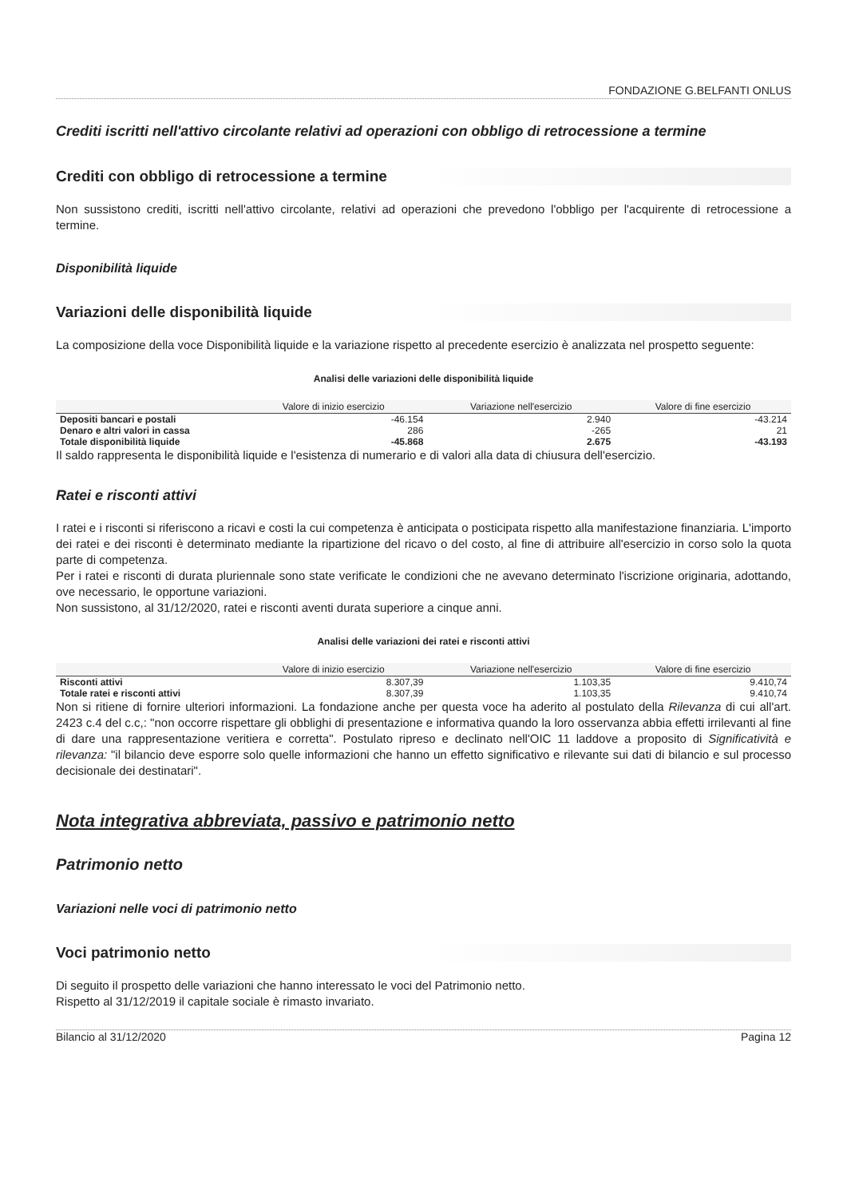FONDAZIONE G.BELFANTI ONLUS
Crediti iscritti nell'attivo circolante relativi ad operazioni con obbligo di retrocessione a termine
Crediti con obbligo di retrocessione a termine
Non sussistono crediti, iscritti nell'attivo circolante, relativi ad operazioni che prevedono l'obbligo per l'acquirente di retrocessione a termine.
Disponibilità liquide
Variazioni delle disponibilità liquide
La composizione della voce Disponibilità liquide e la variazione rispetto al precedente esercizio è analizzata nel prospetto seguente:
Analisi delle variazioni delle disponibilità liquide
| | Valore di inizio esercizio | Variazione nell'esercizio | Valore di fine esercizio |
| --- | --- | --- | --- |
| Depositi bancari e postali | -46.154 | 2.940 | -43.214 |
| Denaro e altri valori in cassa | 286 | -265 | 21 |
| Totale disponibilità liquide | -45.868 | 2.675 | -43.193 |
Il saldo rappresenta le disponibilità liquide e l'esistenza di numerario e di valori alla data di chiusura dell'esercizio.
Ratei e risconti attivi
I ratei e i risconti si riferiscono a ricavi e costi la cui competenza è anticipata o posticipata rispetto alla manifestazione finanziaria. L'importo dei ratei e dei risconti è determinato mediante la ripartizione del ricavo o del costo, al fine di attribuire all'esercizio in corso solo la quota parte di competenza.
Per i ratei e risconti di durata pluriennale sono state verificate le condizioni che ne avevano determinato l'iscrizione originaria, adottando, ove necessario, le opportune variazioni.
Non sussistono, al 31/12/2020, ratei e risconti aventi durata superiore a cinque anni.
Analisi delle variazioni dei ratei e risconti attivi
| | Valore di inizio esercizio | Variazione nell'esercizio | Valore di fine esercizio |
| --- | --- | --- | --- |
| Risconti attivi | 8.307,39 | 1.103,35 | 9.410,74 |
| Totale ratei e risconti attivi | 8.307,39 | 1.103,35 | 9.410,74 |
Non si ritiene di fornire ulteriori informazioni. La fondazione anche per questa voce ha aderito al postulato della Rilevanza di cui all'art. 2423 c.4 del c.c,: "non occorre rispettare gli obblighi di presentazione e informativa quando la loro osservanza abbia effetti irrilevanti al fine di dare una rappresentazione veritiera e corretta". Postulato ripreso e declinato nell'OIC 11 laddove a proposito di Significatività e rilevanza: "il bilancio deve esporre solo quelle informazioni che hanno un effetto significativo e rilevante sui dati di bilancio e sul processo decisionale dei destinatari".
Nota integrativa abbreviata, passivo e patrimonio netto
Patrimonio netto
Variazioni nelle voci di patrimonio netto
Voci patrimonio netto
Di seguito il prospetto delle variazioni che hanno interessato le voci del Patrimonio netto.
Rispetto al 31/12/2019 il capitale sociale è rimasto invariato.
Bilancio al 31/12/2020 Pagina 12